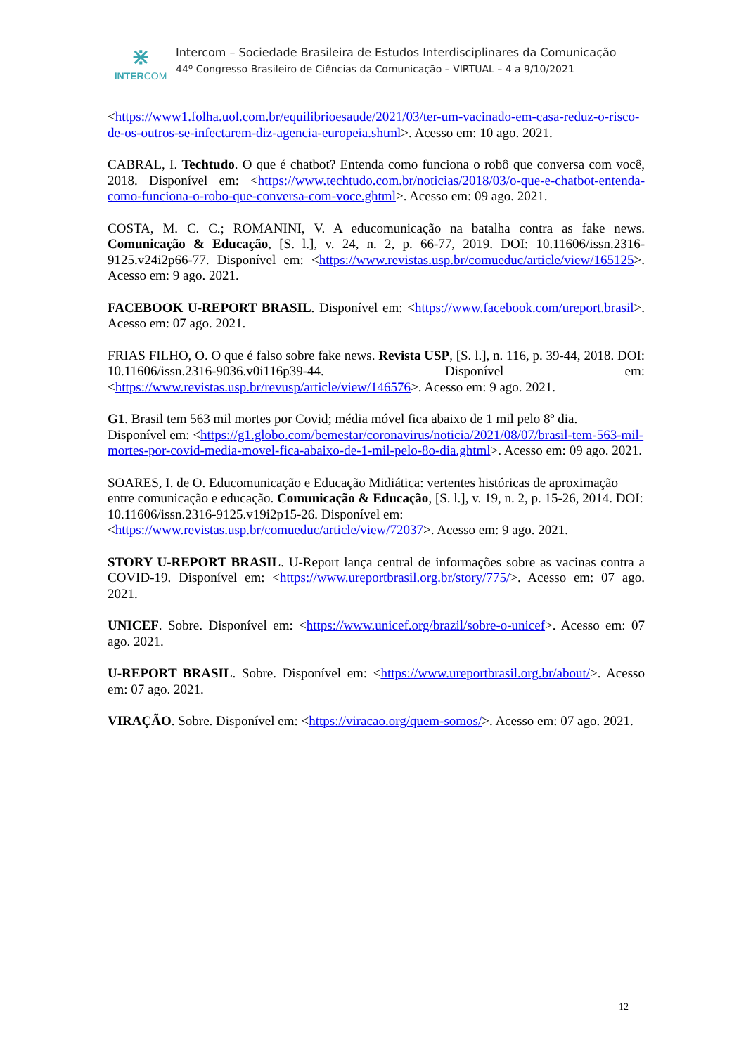⋇
INTERCOM
Intercom – Sociedade Brasileira de Estudos Interdisciplinares da Comunicação
44º Congresso Brasileiro de Ciências da Comunicação – VIRTUAL – 4 a 9/10/2021
<https://www1.folha.uol.com.br/equilibrioesaude/2021/03/ter-um-vacinado-em-casa-reduz-o-risco-de-os-outros-se-infectarem-diz-agencia-europeia.shtml>. Acesso em: 10 ago. 2021.
CABRAL, I. Techtudo. O que é chatbot? Entenda como funciona o robô que conversa com você, 2018. Disponível em: <https://www.techtudo.com.br/noticias/2018/03/o-que-e-chatbot-entenda-como-funciona-o-robo-que-conversa-com-voce.ghtml>. Acesso em: 09 ago. 2021.
COSTA, M. C. C.; ROMANINI, V. A educomunicação na batalha contra as fake news. Comunicação & Educação, [S. l.], v. 24, n. 2, p. 66-77, 2019. DOI: 10.11606/issn.2316-9125.v24i2p66-77. Disponível em: <https://www.revistas.usp.br/comueduc/article/view/165125>. Acesso em: 9 ago. 2021.
FACEBOOK U-REPORT BRASIL. Disponível em: <https://www.facebook.com/ureport.brasil>. Acesso em: 07 ago. 2021.
FRIAS FILHO, O. O que é falso sobre fake news. Revista USP, [S. l.], n. 116, p. 39-44, 2018. DOI: 10.11606/issn.2316-9036.v0i116p39-44. Disponível em: <https://www.revistas.usp.br/revusp/article/view/146576>. Acesso em: 9 ago. 2021.
G1. Brasil tem 563 mil mortes por Covid; média móvel fica abaixo de 1 mil pelo 8º dia.
Disponível em: <https://g1.globo.com/bemestar/coronavirus/noticia/2021/08/07/brasil-tem-563-mil-mortes-por-covid-media-movel-fica-abaixo-de-1-mil-pelo-8o-dia.ghtml>. Acesso em: 09 ago. 2021.
SOARES, I. de O. Educomunicação e Educação Midiática: vertentes históricas de aproximação entre comunicação e educação. Comunicação & Educação, [S. l.], v. 19, n. 2, p. 15-26, 2014. DOI: 10.11606/issn.2316-9125.v19i2p15-26. Disponível em:
<https://www.revistas.usp.br/comueduc/article/view/72037>. Acesso em: 9 ago. 2021.
STORY U-REPORT BRASIL. U-Report lança central de informações sobre as vacinas contra a COVID-19. Disponível em: <https://www.ureportbrasil.org.br/story/775/>. Acesso em: 07 ago. 2021.
UNICEF. Sobre. Disponível em: <https://www.unicef.org/brazil/sobre-o-unicef>. Acesso em: 07 ago. 2021.
U-REPORT BRASIL. Sobre. Disponível em: <https://www.ureportbrasil.org.br/about/>. Acesso em: 07 ago. 2021.
VIRAÇÃO. Sobre. Disponível em: <https://viracao.org/quem-somos/>. Acesso em: 07 ago. 2021.
12